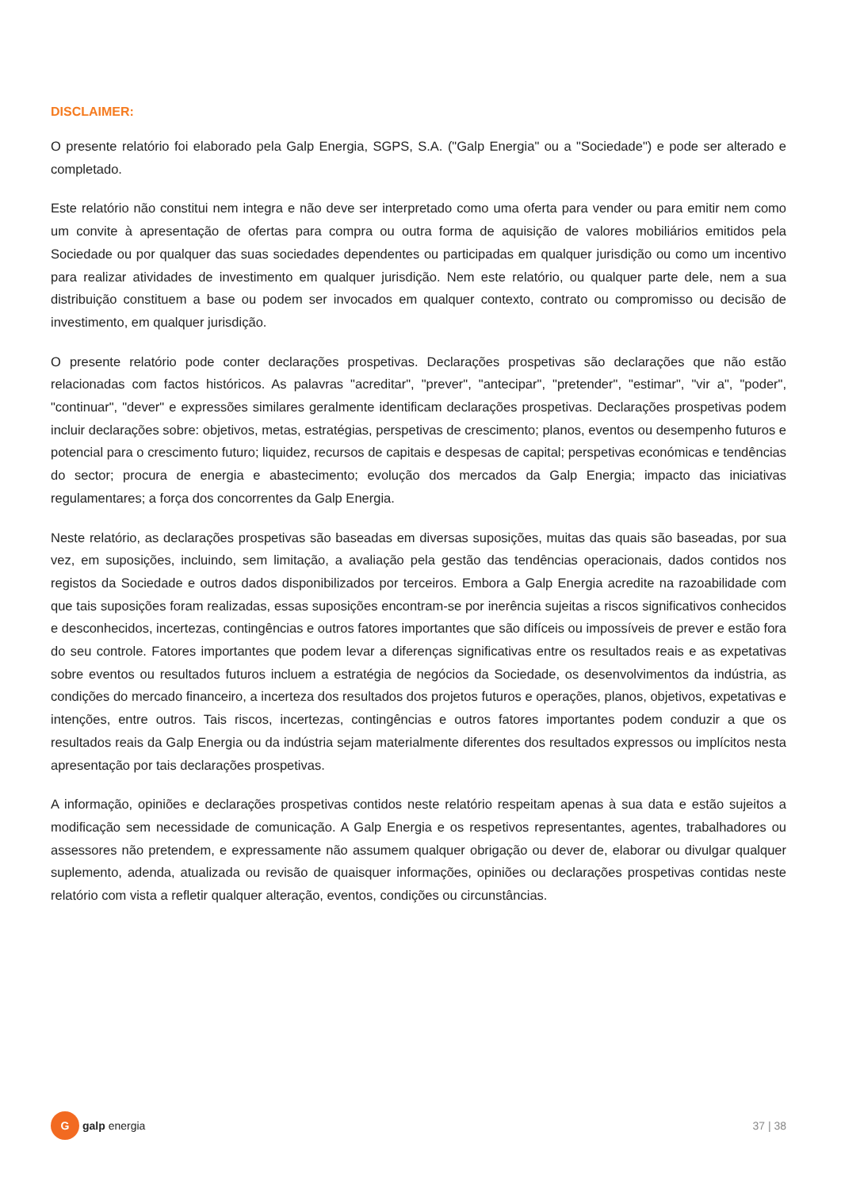DISCLAIMER:
O presente relatório foi elaborado pela Galp Energia, SGPS, S.A. ("Galp Energia" ou a "Sociedade") e pode ser alterado e completado.
Este relatório não constitui nem integra e não deve ser interpretado como uma oferta para vender ou para emitir nem como um convite à apresentação de ofertas para compra ou outra forma de aquisição de valores mobiliários emitidos pela Sociedade ou por qualquer das suas sociedades dependentes ou participadas em qualquer jurisdição ou como um incentivo para realizar atividades de investimento em qualquer jurisdição. Nem este relatório, ou qualquer parte dele, nem a sua distribuição constituem a base ou podem ser invocados em qualquer contexto, contrato ou compromisso ou decisão de investimento, em qualquer jurisdição.
O presente relatório pode conter declarações prospetivas. Declarações prospetivas são declarações que não estão relacionadas com factos históricos. As palavras "acreditar", "prever", "antecipar", "pretender", "estimar", "vir a", "poder", "continuar", "dever" e expressões similares geralmente identificam declarações prospetivas. Declarações prospetivas podem incluir declarações sobre: objetivos, metas, estratégias, perspetivas de crescimento; planos, eventos ou desempenho futuros e potencial para o crescimento futuro; liquidez, recursos de capitais e despesas de capital; perspetivas económicas e tendências do sector; procura de energia e abastecimento; evolução dos mercados da Galp Energia; impacto das iniciativas regulamentares; a força dos concorrentes da Galp Energia.
Neste relatório, as declarações prospetivas são baseadas em diversas suposições, muitas das quais são baseadas, por sua vez, em suposições, incluindo, sem limitação, a avaliação pela gestão das tendências operacionais, dados contidos nos registos da Sociedade e outros dados disponibilizados por terceiros. Embora a Galp Energia acredite na razoabilidade com que tais suposições foram realizadas, essas suposições encontram-se por inerência sujeitas a riscos significativos conhecidos e desconhecidos, incertezas, contingências e outros fatores importantes que são difíceis ou impossíveis de prever e estão fora do seu controle. Fatores importantes que podem levar a diferenças significativas entre os resultados reais e as expetativas sobre eventos ou resultados futuros incluem a estratégia de negócios da Sociedade, os desenvolvimentos da indústria, as condições do mercado financeiro, a incerteza dos resultados dos projetos futuros e operações, planos, objetivos, expetativas e intenções, entre outros. Tais riscos, incertezas, contingências e outros fatores importantes podem conduzir a que os resultados reais da Galp Energia ou da indústria sejam materialmente diferentes dos resultados expressos ou implícitos nesta apresentação por tais declarações prospetivas.
A informação, opiniões e declarações prospetivas contidos neste relatório respeitam apenas à sua data e estão sujeitos a modificação sem necessidade de comunicação. A Galp Energia e os respetivos representantes, agentes, trabalhadores ou assessores não pretendem, e expressamente não assumem qualquer obrigação ou dever de, elaborar ou divulgar qualquer suplemento, adenda, atualizada ou revisão de quaisquer informações, opiniões ou declarações prospetivas contidas neste relatório com vista a refletir qualquer alteração, eventos, condições ou circunstâncias.
G
galp energia
37 | 38